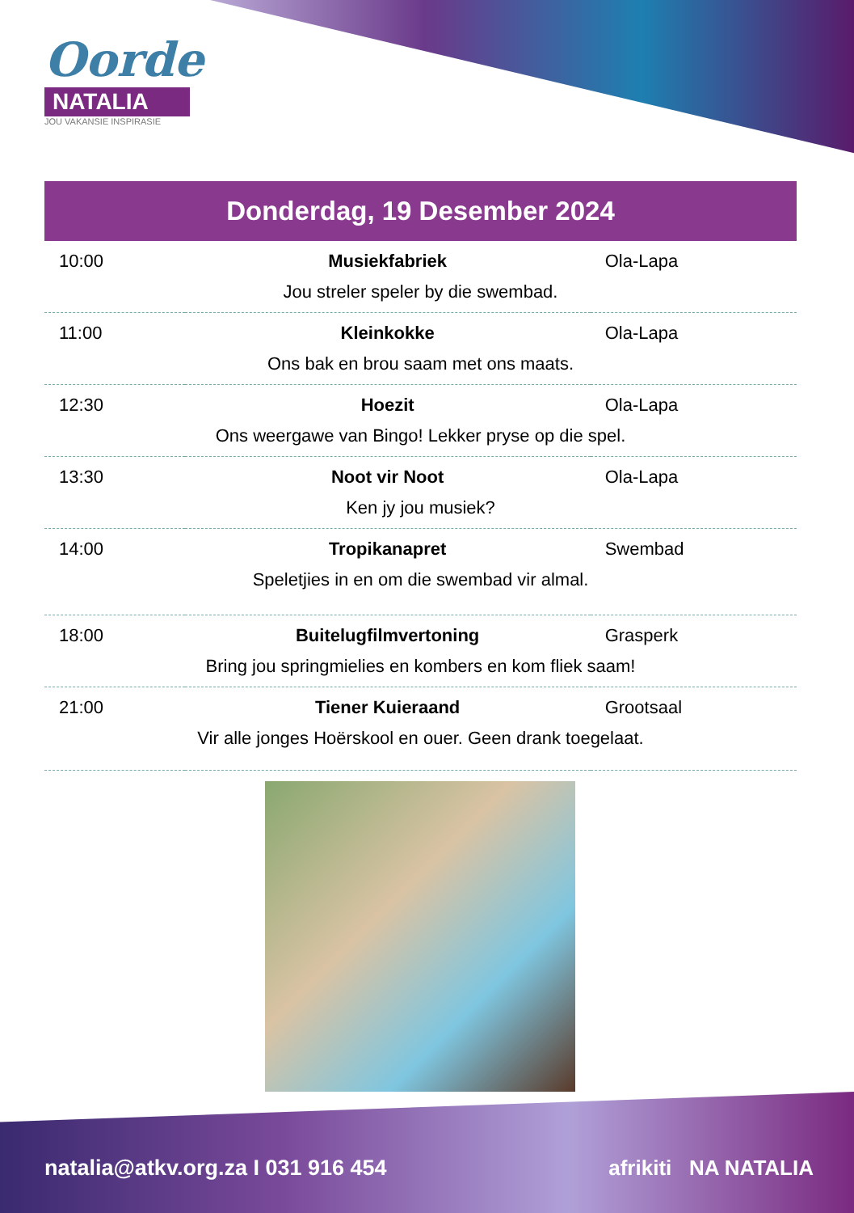Oorde
NATALIA
JOU VAKANSIE INSPIRASIE
Donderdag, 19 Desember 2024
| 10:00 | Musiekfabriek | Ola-Lapa |
| Jou streler speler by die swembad. | | |
| 11:00 | Kleinkokke | Ola-Lapa |
| Ons bak en brou saam met ons maats. | | |
| 12:30 | Hoezit | Ola-Lapa |
| Ons weergawe van Bingo! Lekker pryse op die spel. | | |
| 13:30 | Noot vir Noot | Ola-Lapa |
| Ken jy jou musiek? | | |
| 14:00 | Tropikanapret | Swembad |
| Speletjies in en om die swembad vir almal. | | |
| 18:00 | Buitelugfilmvertoning | Grasperk |
| Bring jou springmielies en kombers en kom fliek saam! | | |
| 21:00 | Tiener Kuieraand | Grootsaal |
| Vir alle jonges Hoërskool en ouer. Geen drank toegelaat. | | |
natalia@atkv.org.za I 031 916 454
afrikiti NA NATALIA